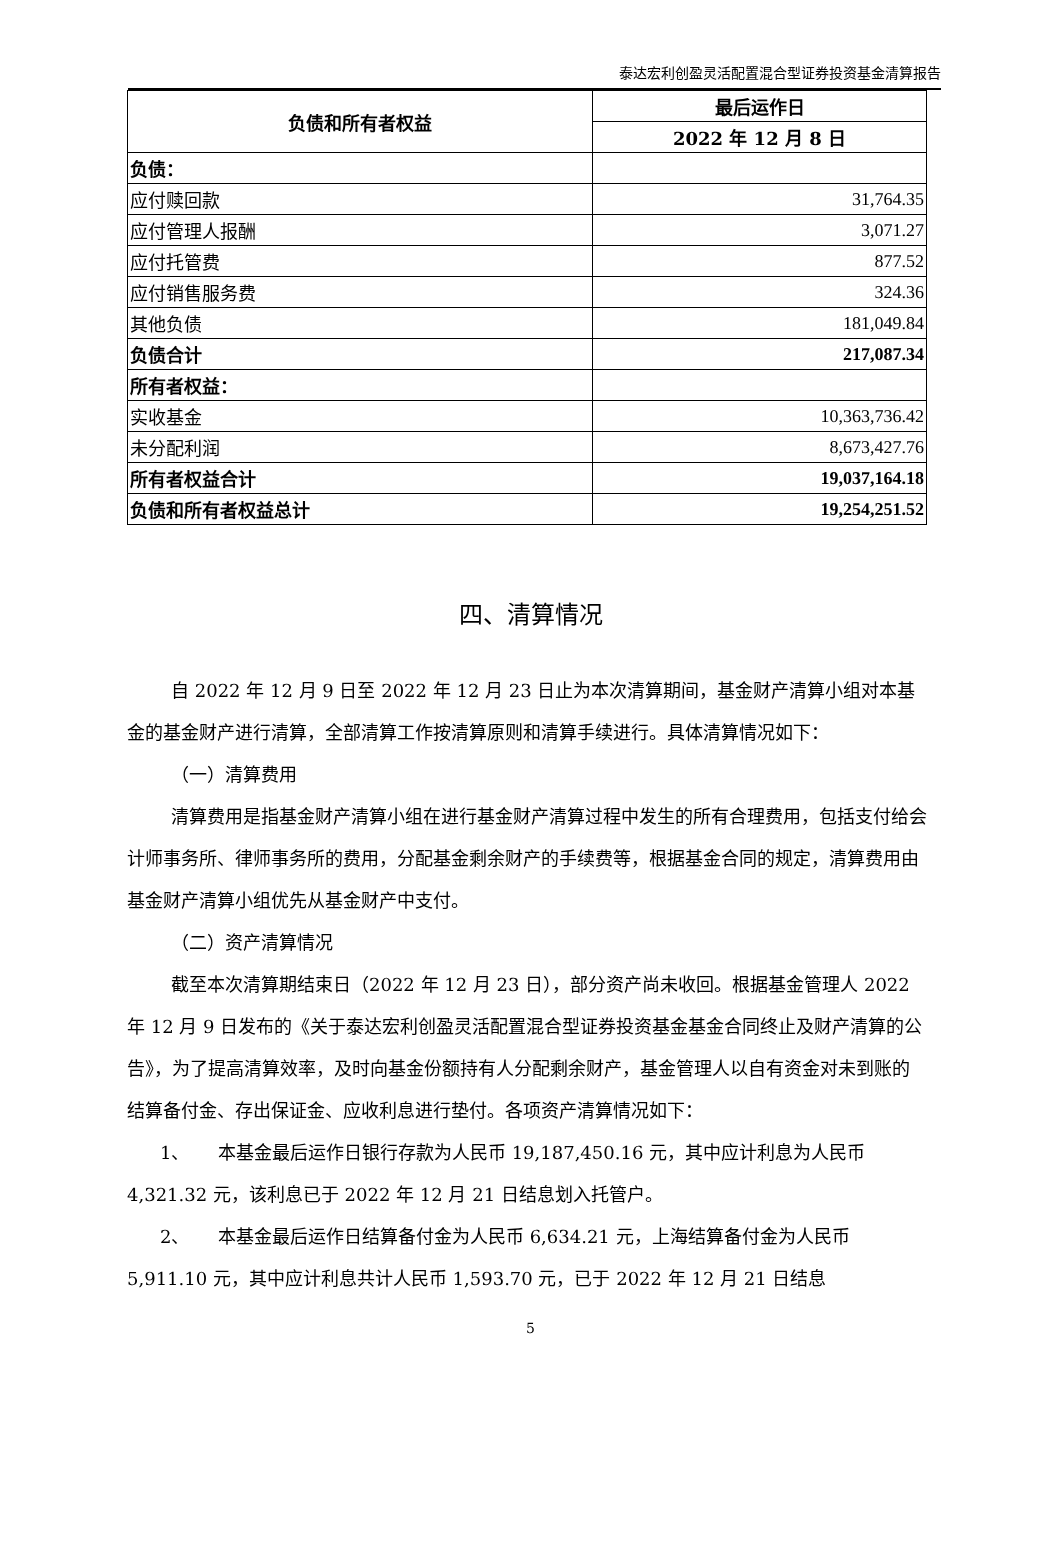泰达宏利创盈灵活配置混合型证券投资基金清算报告
| 负债和所有者权益 | 最后运作日 |
| --- | --- |
| | 2022 年 12 月 8 日 |
| 负债： | |
| 应付赎回款 | 31,764.35 |
| 应付管理人报酬 | 3,071.27 |
| 应付托管费 | 877.52 |
| 应付销售服务费 | 324.36 |
| 其他负债 | 181,049.84 |
| 负债合计 | 217,087.34 |
| 所有者权益： | |
| 实收基金 | 10,363,736.42 |
| 未分配利润 | 8,673,427.76 |
| 所有者权益合计 | 19,037,164.18 |
| 负债和所有者权益总计 | 19,254,251.52 |
四、清算情况
自 2022 年 12 月 9 日至 2022 年 12 月 23 日止为本次清算期间，基金财产清算小组对本基金的基金财产进行清算，全部清算工作按清算原则和清算手续进行。具体清算情况如下：
（一）清算费用
清算费用是指基金财产清算小组在进行基金财产清算过程中发生的所有合理费用，包括支付给会计师事务所、律师事务所的费用，分配基金剩余财产的手续费等，根据基金合同的规定，清算费用由基金财产清算小组优先从基金财产中支付。
（二）资产清算情况
截至本次清算期结束日（2022 年 12 月 23 日），部分资产尚未收回。根据基金管理人 2022 年 12 月 9 日发布的《关于泰达宏利创盈灵活配置混合型证券投资基金基金合同终止及财产清算的公告》，为了提高清算效率，及时向基金份额持有人分配剩余财产，基金管理人以自有资金对未到账的结算备付金、存出保证金、应收利息进行垫付。各项资产清算情况如下：
1、 本基金最后运作日银行存款为人民币 19,187,450.16 元，其中应计利息为人民币 4,321.32 元，该利息已于 2022 年 12 月 21 日结息划入托管户。
2、 本基金最后运作日结算备付金为人民币 6,634.21 元，上海结算备付金为人民币 5,911.10 元，其中应计利息共计人民币 1,593.70 元，已于 2022 年 12 月 21 日结息
5